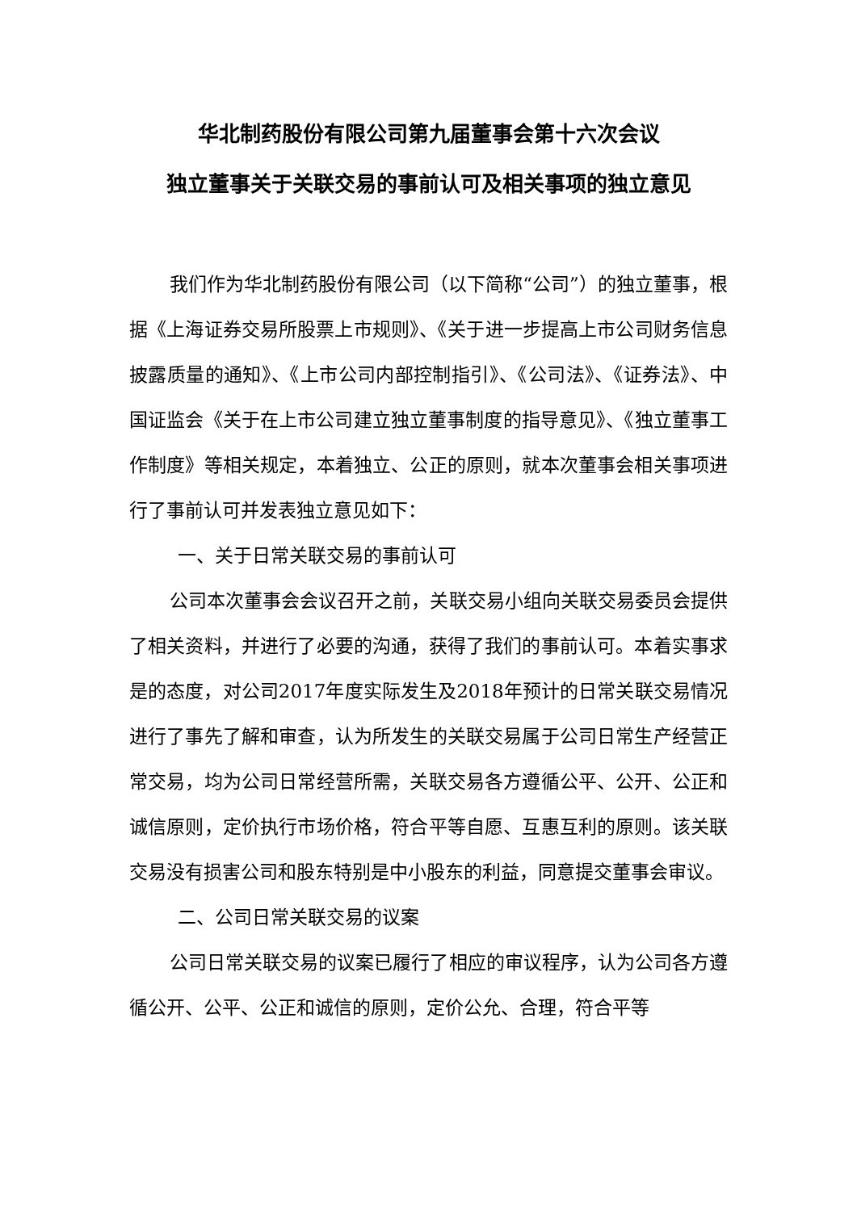华北制药股份有限公司第九届董事会第十六次会议
独立董事关于关联交易的事前认可及相关事项的独立意见
我们作为华北制药股份有限公司（以下简称“公司”）的独立董事，根据《上海证券交易所股票上市规则》、《关于进一步提高上市公司财务信息披露质量的通知》、《上市公司内部控制指引》、《公司法》、《证券法》、中国证监会《关于在上市公司建立独立董事制度的指导意见》、《独立董事工作制度》等相关规定，本着独立、公正的原则，就本次董事会相关事项进行了事前认可并发表独立意见如下：
一、关于日常关联交易的事前认可
公司本次董事会会议召开之前，关联交易小组向关联交易委员会提供了相关资料，并进行了必要的沟通，获得了我们的事前认可。本着实事求是的态度，对公司2017年度实际发生及2018年预计的日常关联交易情况进行了事先了解和审查，认为所发生的关联交易属于公司日常生产经营正常交易，均为公司日常经营所需，关联交易各方遵循公平、公开、公正和诚信原则，定价执行市场价格，符合平等自愿、互惠互利的原则。该关联交易没有损害公司和股东特别是中小股东的利益，同意提交董事会审议。
二、公司日常关联交易的议案
公司日常关联交易的议案已履行了相应的审议程序，认为公司各方遵循公开、公平、公正和诚信的原则，定价公允、合理，符合平等